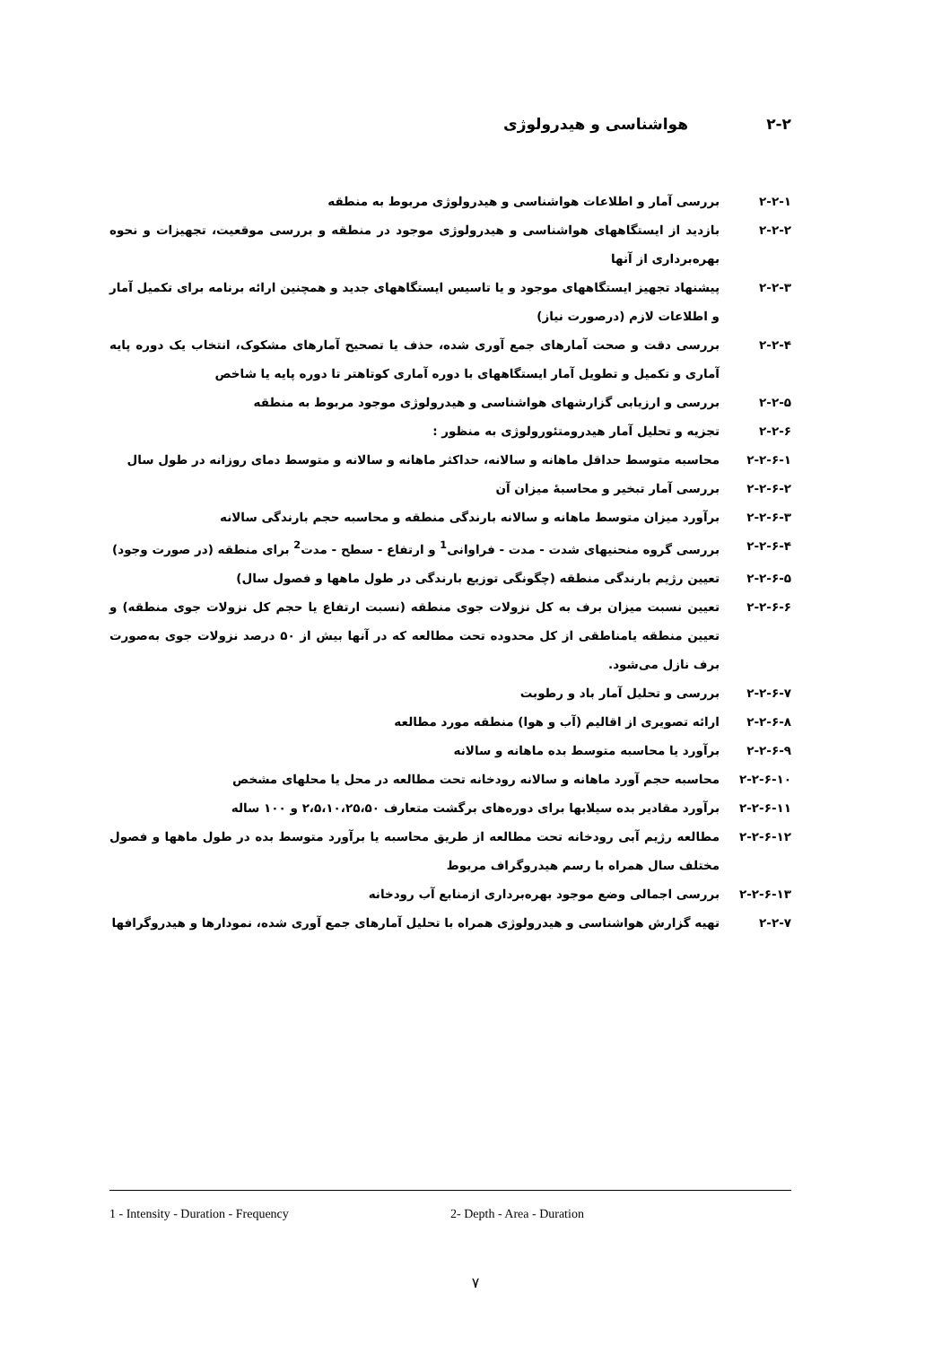۲-۲ هواشناسی و هیدرولوژی
۲-۲-۱ بررسی آمار و اطلاعات هواشناسی و هیدرولوژی مربوط به منطقه
۲-۲-۲ بازدید از ایستگاههای هواشناسی و هیدرولوژی موجود در منطقه و بررسی موقعیت، تجهیزات و نحوه بهره‌برداری از آنها
۲-۲-۳ پیشنهاد تجهیز ایستگاههای موجود و یا تاسیس ایستگاههای جدید و همچنین ارائه برنامه برای تکمیل آمار و اطلاعات لازم (درصورت نیاز)
۲-۲-۴ بررسی دقت و صحت آمارهای جمع آوری شده، حذف یا تصحیح آمارهای مشکوک، انتخاب یک دوره پایه آماری و تکمیل و تطویل آمار ایستگاههای با دوره آماری کوتاهتر تا دوره پایه یا شاخص
۲-۲-۵ بررسی و ارزیابی گزارشهای هواشناسی و هیدرولوژی موجود مربوط به منطقه
۲-۲-۶ تجزیه و تحلیل آمار هیدرومتئورولوژی به منظور :
۲-۲-۶-۱ محاسبه متوسط حداقل ماهانه و سالانه، حداکثر ماهانه و سالانه و متوسط دمای روزانه در طول سال
۲-۲-۶-۲ بررسی آمار تبخیر و محاسبهٔ میزان آن
۲-۲-۶-۳ برآورد میزان متوسط ماهانه و سالانه بارندگی منطقه و محاسبه حجم بارندگی سالانه
۲-۲-۶-۴ بررسی گروه منحنیهای شدت - مدت - فراوانی<sup>1</sup> و ارتفاع - سطح - مدت<sup>2</sup> برای منطقه (در صورت وجود)
۲-۲-۶-۵ تعیین رژیم بارندگی منطقه (چگونگی توزیع بارندگی در طول ماهها و فصول سال)
۲-۲-۶-۶ تعیین نسبت میزان برف به کل نزولات جوی منطقه (نسبت ارتفاع یا حجم کل نزولات جوی منطقه) و تعیین منطقه یامناطقی از کل محدوده تحت مطالعه که در آنها بیش از ۵۰ درصد نزولات جوی به‌صورت برف نازل می‌شود.
۲-۲-۶-۷ بررسی و تحلیل آمار باد و رطوبت
۲-۲-۶-۸ ارائه تصویری از اقالیم (آب و هوا) منطقه مورد مطالعه
۲-۲-۶-۹ برآورد یا محاسبه متوسط بده ماهانه و سالانه
۲-۲-۶-۱۰ محاسبه حجم آورد ماهانه و سالانه رودخانه تحت مطالعه در محل یا محلهای مشخص
۲-۲-۶-۱۱ برآورد مقادیر بده سیلابها برای دوره‌های برگشت متعارف ۲،۵،۱۰،۲۵،۵۰ و ۱۰۰ ساله
۲-۲-۶-۱۲ مطالعه رژیم آبی رودخانه تحت مطالعه از طریق محاسبه یا برآورد متوسط بده در طول ماهها و فصول مختلف سال همراه با رسم هیدروگراف مربوط
۲-۲-۶-۱۳ بررسی اجمالی وضع موجود بهره‌برداری ازمنابع آب رودخانه
۲-۲-۷ تهیه گزارش هواشناسی و هیدرولوژی همراه با تحلیل آمارهای جمع آوری شده، نمودارها و هیدروگرافها
1 - Intensity - Duration - Frequency 2- Depth - Area - Duration
۷